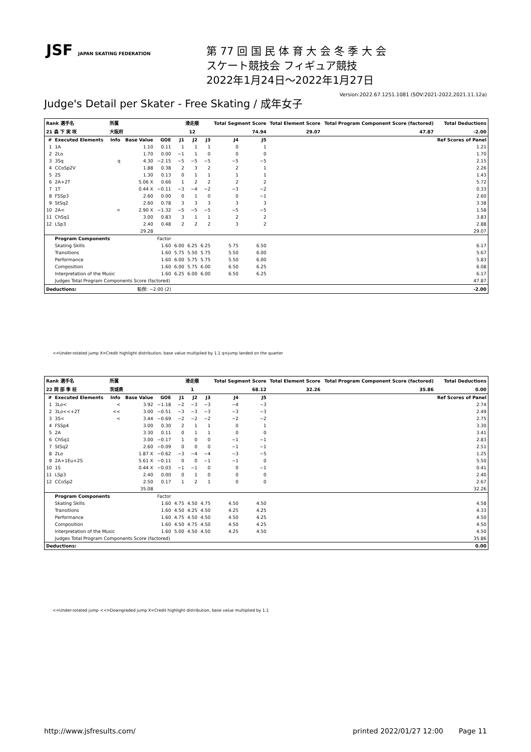JSF JAPAN SKATING FEDERATION
第 77 回 国 民 体 育 大 会 冬 季 大 会
スケート競技会 フィギュア競技
2022年1月24日～2022年1月27日
Version:2022.67.1251.1081 (SOV:2021-2022,2021.11.12a)
Judge's Detail per Skater - Free Skating / 成年女子
| Rank 選手名 | | 所属 | | | 滑走順 | | | Total Segment Score | | Total Element Score | Total Program Component Score (factored) | Total Deductions |
| --- | --- | --- | --- | --- | --- | --- | --- | --- | --- | --- | --- | --- |
| 21 森 下 実 咲 | | 大阪府 | | | 12 | | | 74.94 | | 29.07 | 47.87 | -2.00 |
| # | Executed Elements | Info | Base Value | GOE | J1 | J2 | J3 | J4 | J5 | | | Ref Scores of Panel |
| 1 | 1A | | 1.10 | 0.11 | 1 | 1 | 1 | 0 | 1 | | | 1.21 |
| 2 | 2Lo | | 1.70 | 0.00 | −1 | 1 | 0 | 0 | 0 | | | 1.70 |
| 3 | 3Sq | q | 4.30 | −2.15 | −5 | −5 | −5 | −5 | −5 | | | 2.15 |
| 4 | CCoSp2V | | 1.88 | 0.38 | 2 | 3 | 2 | 2 | 1 | | | 2.26 |
| 5 | 2S | | 1.30 | 0.13 | 0 | 1 | 1 | 1 | 1 | | | 1.43 |
| 6 | 2A+2T | | 5.06 X | 0.66 | 1 | 2 | 2 | 2 | 2 | | | 5.72 |
| 7 | 1T | | 0.44 X | −0.11 | −3 | −4 | −2 | −3 | −2 | | | 0.33 |
| 8 | FSSp3 | | 2.60 | 0.00 | 0 | 1 | 0 | 0 | −1 | | | 2.60 |
| 9 | StSq2 | | 2.60 | 0.78 | 3 | 3 | 3 | 3 | 3 | | | 3.38 |
| 10 | 2A< | < | 2.90 X | −1.32 | −5 | −5 | −5 | −5 | −5 | | | 1.58 |
| 11 | ChSq1 | | 3.00 | 0.83 | 3 | 1 | 1 | 2 | 2 | | | 3.83 |
| 12 | LSp3 | | 2.40 | 0.48 | 2 | 2 | 2 | 3 | 2 | | | 2.88 |
| | | | 29.28 | | | | | | | | | 29.07 |
| | Program Components | | | Factor | | | | | | | | |
| | Skating Skills | | | 1.60 | 6.00 | 6.25 | 6.25 | 5.75 | 6.50 | | | 6.17 |
| | Transitions | | | 1.60 | 5.75 | 5.50 | 5.75 | 5.50 | 6.00 | | | 5.67 |
| | Performance | | | 1.60 | 6.00 | 5.75 | 5.75 | 5.50 | 6.00 | | | 5.83 |
| | Composition | | | 1.60 | 6.00 | 5.75 | 6.00 | 6.50 | 6.25 | | | 6.08 |
| | Interpretation of the Music | | | 1.60 | 6.25 | 6.00 | 6.00 | 6.50 | 6.25 | | | 6.17 |
| | Judges Total Program Components Score (factored) | | | | | | | | | | | 47.87 |
| Deductions: | | 転倒: −2.00 (2) | | | | | | | | | | -2.00 |
<=Under-rotated jump X=Credit highlight distribution, base value multiplied by 1.1 q=jump landed on the quarter
| Rank 選手名 | | 所属 | | | 滑走順 | | | Total Segment Score | | Total Element Score | Total Program Component Score (factored) | Total Deductions |
| --- | --- | --- | --- | --- | --- | --- | --- | --- | --- | --- | --- | --- |
| 22 岡 部 季 枝 | | 茨城県 | | | 1 | | | 68.12 | | 32.26 | 35.86 | 0.00 |
| # | Executed Elements | Info | Base Value | GOE | J1 | J2 | J3 | J4 | J5 | | | Ref Scores of Panel |
| 1 | 3Lo< | < | 3.92 | −1.18 | −2 | −3 | −3 | −4 | −3 | | | 2.74 |
| 2 | 3Lo<<+2T | << | 3.00 | −0.51 | −3 | −3 | −3 | −3 | −3 | | | 2.49 |
| 3 | 3S< | < | 3.44 | −0.69 | −2 | −2 | −2 | −2 | −2 | | | 2.75 |
| 4 | FSSp4 | | 3.00 | 0.30 | 2 | 1 | 1 | 0 | 1 | | | 3.30 |
| 5 | 2A | | 3.30 | 0.11 | 0 | 1 | 1 | 0 | 0 | | | 3.41 |
| 6 | ChSq1 | | 3.00 | −0.17 | 1 | 0 | 0 | −1 | −1 | | | 2.83 |
| 7 | StSq2 | | 2.60 | −0.09 | 0 | 0 | 0 | −1 | −1 | | | 2.51 |
| 8 | 2Lo | | 1.87 X | −0.62 | −3 | −4 | −4 | −3 | −5 | | | 1.25 |
| 9 | 2A+1Eu+2S | | 5.61 X | −0.11 | 0 | 0 | −1 | −1 | 0 | | | 5.50 |
| 10 | 1S | | 0.44 X | −0.03 | −1 | −1 | 0 | 0 | −1 | | | 0.41 |
| 11 | LSp3 | | 2.40 | 0.00 | 0 | 1 | 0 | 0 | 0 | | | 2.40 |
| 12 | CCoSp2 | | 2.50 | 0.17 | 1 | 2 | 1 | 0 | 0 | | | 2.67 |
| | | | 35.08 | | | | | | | | | 32.26 |
| | Program Components | | | Factor | | | | | | | | |
| | Skating Skills | | | 1.60 | 4.75 | 4.50 | 4.75 | 4.50 | 4.50 | | | 4.58 |
| | Transitions | | | 1.60 | 4.50 | 4.25 | 4.50 | 4.25 | 4.25 | | | 4.33 |
| | Performance | | | 1.60 | 4.75 | 4.50 | 4.50 | 4.50 | 4.25 | | | 4.50 |
| | Composition | | | 1.60 | 4.50 | 4.75 | 4.50 | 4.50 | 4.25 | | | 4.50 |
| | Interpretation of the Music | | | 1.60 | 5.00 | 4.50 | 4.50 | 4.25 | 4.50 | | | 4.50 |
| | Judges Total Program Components Score (factored) | | | | | | | | | | | 35.86 |
| Deductions: | | | | | | | | | | | | 0.00 |
<=Under-rotated jump <<=Downgraded jump X=Credit highlight distribution, base value multiplied by 1.1
http://www.jsfresults.com/ printed 2022/01/27 12:00 Page 11